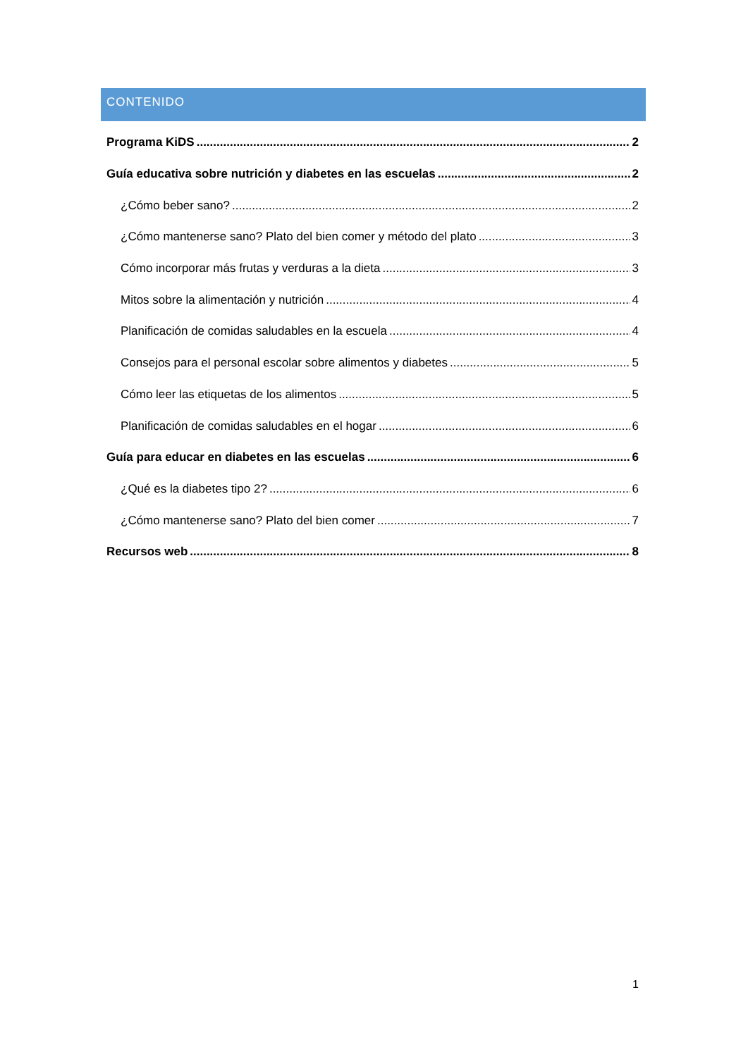CONTENIDO
Programa KiDS 2
Guía educativa sobre nutrición y diabetes en las escuelas 2
¿Cómo beber sano? 2
¿Cómo mantenerse sano? Plato del bien comer y método del plato 3
Cómo incorporar más frutas y verduras a la dieta 3
Mitos sobre la alimentación y nutrición 4
Planificación de comidas saludables en la escuela 4
Consejos para el personal escolar sobre alimentos y diabetes 5
Cómo leer las etiquetas de los alimentos 5
Planificación de comidas saludables en el hogar 6
Guía para educar en diabetes en las escuelas 6
¿Qué es la diabetes tipo 2? 6
¿Cómo mantenerse sano? Plato del bien comer 7
Recursos web 8
1